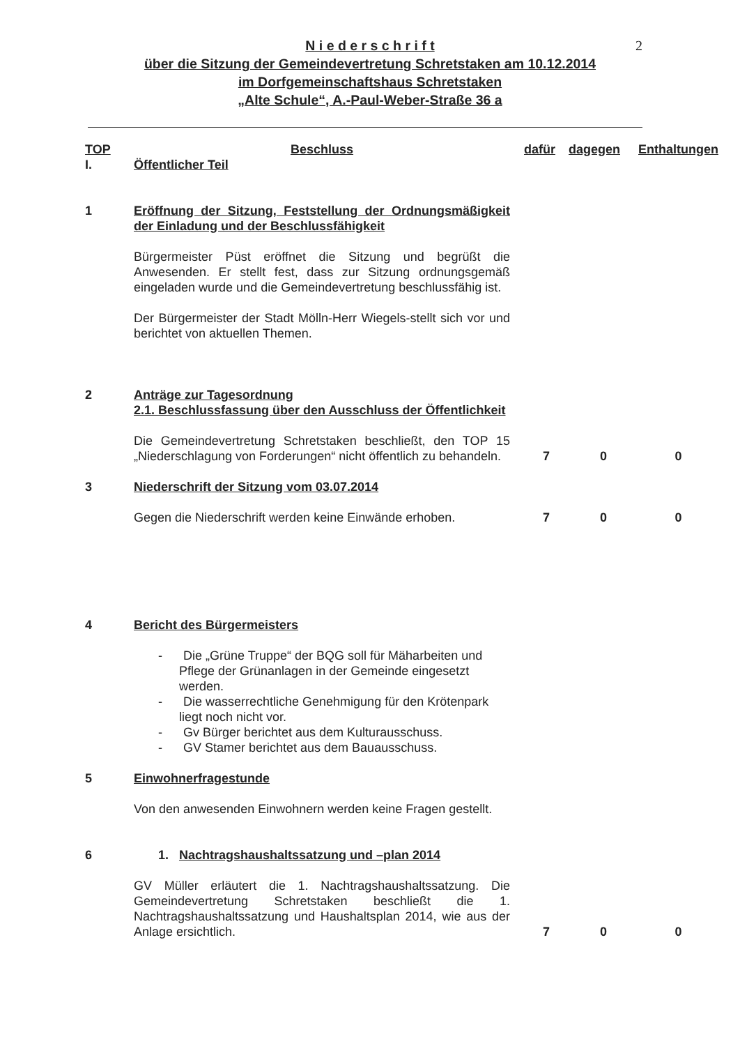2
N i e d e r s c h r i f t
über die Sitzung der Gemeindevertretung Schretstaken am 10.12.2014
im Dorfgemeinschaftshaus Schretstaken
„Alte Schule“, A.-Paul-Weber-Straße 36 a
| TOP | Beschluss | dafür | dagegen | Enthaltungen |
| --- | --- | --- | --- | --- |
| I. | Öffentlicher Teil | | | |
| 1 | Eröffnung der Sitzung, Feststellung der Ordnungsmäßigkeit der Einladung und der Beschlussfähigkeit Bürgermeister Püst eröffnet die Sitzung und begrüßt die Anwesenden. Er stellt fest, dass zur Sitzung ordnungsgemäß eingeladen wurde und die Gemeindevertretung beschlussfähig ist. Der Bürgermeister der Stadt Mölln-Herr Wiegels-stellt sich vor und berichtet von aktuellen Themen. | | | |
| 2 | Anträge zur Tagesordnung 2.1. Beschlussfassung über den Ausschluss der Öffentlichkeit Die Gemeindevertretung Schretstaken beschließt, den TOP 15 „Niederschlagung von Forderungen“ nicht öffentlich zu behandeln. | 7 | 0 | 0 |
| 3 | Niederschrift der Sitzung vom 03.07.2014 Gegen die Niederschrift werden keine Einwände erhoben. | 7 | 0 | 0 |
| 4 | Bericht des Bürgermeisters - Die „Grüne Truppe“ der BQG soll für Mäharbeiten und Pflege der Grünanlagen in der Gemeinde eingesetzt werden. - Die wasserrechtliche Genehmigung für den Krötenpark liegt noch nicht vor. - Gv Bürger berichtet aus dem Kulturausschuss. - GV Stamer berichtet aus dem Bauausschuss. | | | |
| 5 | Einwohnerfragestunde Von den anwesenden Einwohnern werden keine Fragen gestellt. | | | |
| 6 | 1. Nachtragshaushaltssatzung und –plan 2014 GV Müller erläutert die 1. Nachtragshaushaltssatzung. Die Gemeindevertretung Schretstaken beschließt die 1. Nachtragshaushaltssatzung und Haushaltsplan 2014, wie aus der Anlage ersichtlich. | 7 | 0 | 0 |